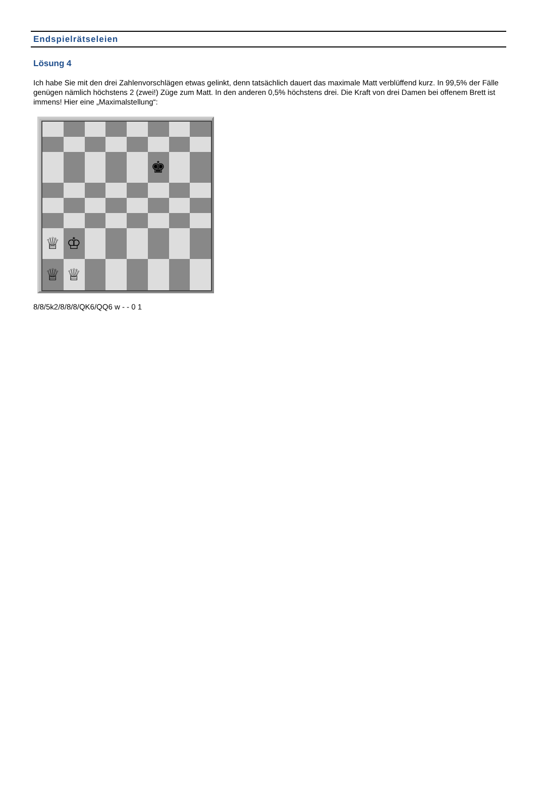Endspielrätseleien
Lösung 4
Ich habe Sie mit den drei Zahlenvorschlägen etwas gelinkt, denn tatsächlich dauert das maximale Matt verblüffend kurz. In 99,5% der Fälle genügen nämlich höchstens 2 (zwei!) Züge zum Matt. In den anderen 0,5% höchstens drei. Die Kraft von drei Damen bei offenem Brett ist immens! Hier eine „Maximalstellung“:
♚
♕
♔
♕
♕
8/8/5k2/8/8/8/QK6/QQ6 w - - 0 1